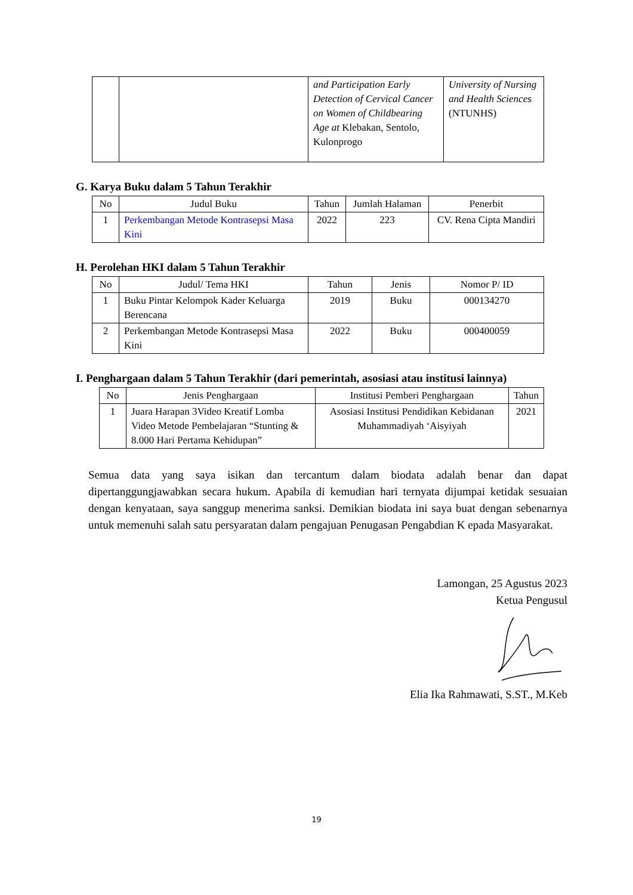| | | and Participation Early Detection of Cervical Cancer on Women of Childbearing Age at Klebakan, Sentolo, Kulonprogo | University of Nursing and Health Sciences (NTUNHS) |
G. Karya Buku dalam 5 Tahun Terakhir
| No | Judul Buku | Tahun | Jumlah Halaman | Penerbit |
| --- | --- | --- | --- | --- |
| 1 | Perkembangan Metode Kontrasepsi Masa Kini | 2022 | 223 | CV. Rena Cipta Mandiri |
H. Perolehan HKI dalam 5 Tahun Terakhir
| No | Judul/ Tema HKI | Tahun | Jenis | Nomor P/ ID |
| --- | --- | --- | --- | --- |
| 1 | Buku Pintar Kelompok Kader Keluarga Berencana | 2019 | Buku | 000134270 |
| 2 | Perkembangan Metode Kontrasepsi Masa Kini | 2022 | Buku | 000400059 |
I. Penghargaan dalam 5 Tahun Terakhir (dari pemerintah, asosiasi atau institusi lainnya)
| No | Jenis Penghargaan | Institusi Pemberi Penghargaan | Tahun |
| --- | --- | --- | --- |
| 1 | Juara Harapan 3Video Kreatif Lomba Video Metode Pembelajaran “Stunting & 8.000 Hari Pertama Kehidupan” | Asosiasi Institusi Pendidikan Kebidanan Muhammadiyah ‘Aisyiyah | 2021 |
Semua data yang saya isikan dan tercantum dalam biodata adalah benar dan dapat dipertanggungjawabkan secara hukum. Apabila di kemudian hari ternyata dijumpai ketidak sesuaian dengan kenyataan, saya sanggup menerima sanksi. Demikian biodata ini saya buat dengan sebenarnya untuk memenuhi salah satu persyaratan dalam pengajuan Penugasan Pengabdian K epada Masyarakat.
Lamongan, 25 Agustus 2023
Ketua Pengusul
Elia Ika Rahmawati, S.ST., M.Keb
19